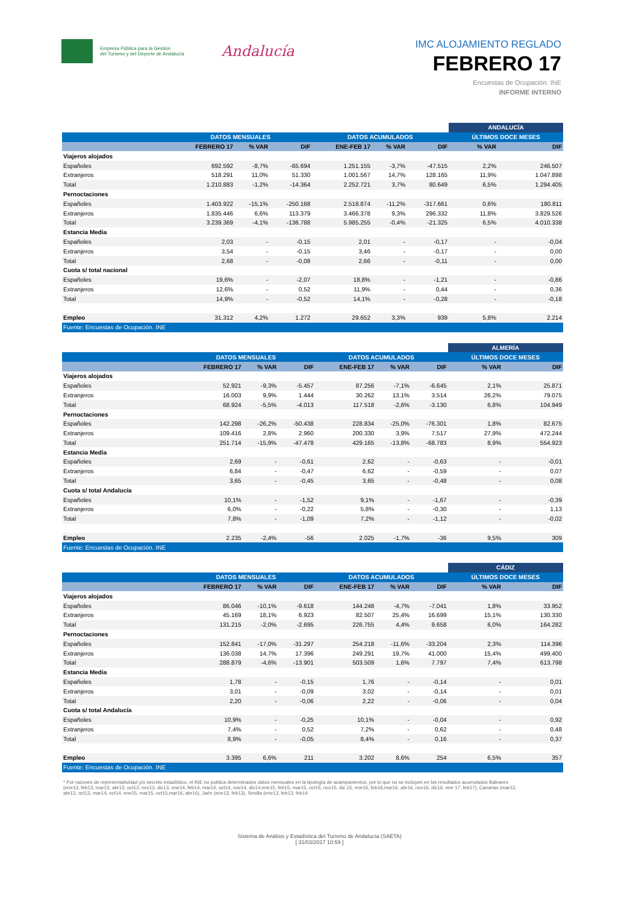Empresa Pública para la Gestión
del Turismo y del Deporte de Andalucía
Andalucía
IMC ALOJAMIENTO REGLADO
FEBRERO 17
Encuestas de Ocupación. INE
INFORME INTERNO
| | | | | | | | ANDALUCÍA | |
| --- | --- | --- | --- | --- | --- | --- | --- | --- |
| | DATOS MENSUALES | | | DATOS ACUMULADOS | | | ÚLTIMOS DOCE MESES | |
| | FEBRERO 17 | % VAR | DIF | ENE-FEB 17 | % VAR | DIF | % VAR | DIF |
| Viajeros alojados | | | | | | | | |
| Españoles | 692.592 | -8,7% | -65.694 | 1.251.155 | -3,7% | -47.515 | 2,2% | 246.507 |
| Extranjeros | 518.291 | 11,0% | 51.330 | 1.001.567 | 14,7% | 128.165 | 11,9% | 1.047.898 |
| Total | 1.210.883 | -1,2% | -14.364 | 2.252.721 | 3,7% | 80.649 | 6,5% | 1.294.405 |
| Pernoctaciones | | | | | | | | |
| Españoles | 1.403.922 | -15,1% | -250.168 | 2.518.874 | -11,2% | -317.661 | 0,6% | 180.811 |
| Extranjeros | 1.835.446 | 6,6% | 113.379 | 3.466.378 | 9,3% | 296.332 | 11,8% | 3.829.526 |
| Total | 3.239.369 | -4,1% | -136.788 | 5.985.255 | -0,4% | -21.325 | 6,5% | 4.010.338 |
| Estancia Media | | | | | | | | |
| Españoles | 2,03 | - | -0,15 | 2,01 | - | -0,17 | - | -0,04 |
| Extranjeros | 3,54 | - | -0,15 | 3,46 | - | -0,17 | - | 0,00 |
| Total | 2,68 | - | -0,08 | 2,66 | - | -0,11 | - | 0,00 |
| Cuota s/ total nacional | | | | | | | | |
| Españoles | 19,6% | - | -2,07 | 18,8% | - | -1,21 | - | -0,86 |
| Extranjeros | 12,6% | - | 0,52 | 11,9% | - | 0,44 | - | 0,36 |
| Total | 14,9% | - | -0,52 | 14,1% | - | -0,28 | - | -0,18 |
| Empleo | 31.312 | 4,2% | 1.272 | 29.652 | 3,3% | 939 | 5,8% | 2.214 |
| Fuente: Encuestas de Ocupación. INE | | | | | | | | |
| | | | | | | | ALMERÍA | |
| --- | --- | --- | --- | --- | --- | --- | --- | --- |
| | DATOS MENSUALES | | | DATOS ACUMULADOS | | | ÚLTIMOS DOCE MESES | |
| | FEBRERO 17 | % VAR | DIF | ENE-FEB 17 | % VAR | DIF | % VAR | DIF |
| Viajeros alojados | | | | | | | | |
| Españoles | 52.921 | -9,3% | -5.457 | 87.256 | -7,1% | -6.645 | 2,1% | 25.871 |
| Extranjeros | 16.003 | 9,9% | 1.444 | 30.262 | 13,1% | 3.514 | 26,2% | 79.075 |
| Total | 68.924 | -5,5% | -4.013 | 117.518 | -2,6% | -3.130 | 6,8% | 104.949 |
| Pernoctaciones | | | | | | | | |
| Españoles | 142.298 | -26,2% | -50.438 | 228.834 | -25,0% | -76.301 | 1,8% | 82.675 |
| Extranjeros | 109.416 | 2,8% | 2.960 | 200.330 | 3,9% | 7.517 | 27,9% | 472.244 |
| Total | 251.714 | -15,9% | -47.478 | 429.165 | -13,8% | -68.783 | 8,9% | 554.923 |
| Estancia Media | | | | | | | | |
| Españoles | 2,69 | - | -0,61 | 2,62 | - | -0,63 | - | -0,01 |
| Extranjeros | 6,84 | - | -0,47 | 6,62 | - | -0,59 | - | 0,07 |
| Total | 3,65 | - | -0,45 | 3,65 | - | -0,48 | - | 0,08 |
| Cuota s/ total Andalucía | | | | | | | | |
| Españoles | 10,1% | - | -1,52 | 9,1% | - | -1,67 | - | -0,39 |
| Extranjeros | 6,0% | - | -0,22 | 5,8% | - | -0,30 | - | 1,13 |
| Total | 7,8% | - | -1,09 | 7,2% | - | -1,12 | - | -0,02 |
| Empleo | 2.235 | -2,4% | -56 | 2.025 | -1,7% | -36 | 9,5% | 309 |
| Fuente: Encuestas de Ocupación. INE | | | | | | | | |
| | | | | | | | CÁDIZ | |
| --- | --- | --- | --- | --- | --- | --- | --- | --- |
| | DATOS MENSUALES | | | DATOS ACUMULADOS | | | ÚLTIMOS DOCE MESES | |
| | FEBRERO 17 | % VAR | DIF | ENE-FEB 17 | % VAR | DIF | % VAR | DIF |
| Viajeros alojados | | | | | | | | |
| Españoles | 86.046 | -10,1% | -9.618 | 144.248 | -4,7% | -7.041 | 1,8% | 33.952 |
| Extranjeros | 45.169 | 18,1% | 6.923 | 82.507 | 25,4% | 16.699 | 15,1% | 130.330 |
| Total | 131.215 | -2,0% | -2.695 | 226.755 | 4,4% | 9.658 | 6,0% | 164.282 |
| Pernoctaciones | | | | | | | | |
| Españoles | 152.841 | -17,0% | -31.297 | 254.218 | -11,6% | -33.204 | 2,3% | 114.396 |
| Extranjeros | 136.038 | 14,7% | 17.396 | 249.291 | 19,7% | 41.000 | 15,4% | 499.400 |
| Total | 288.879 | -4,6% | -13.901 | 503.509 | 1,6% | 7.797 | 7,4% | 613.798 |
| Estancia Media | | | | | | | | |
| Españoles | 1,78 | - | -0,15 | 1,76 | - | -0,14 | - | 0,01 |
| Extranjeros | 3,01 | - | -0,09 | 3,02 | - | -0,14 | - | 0,01 |
| Total | 2,20 | - | -0,06 | 2,22 | - | -0,06 | - | 0,04 |
| Cuota s/ total Andalucía | | | | | | | | |
| Españoles | 10,9% | - | -0,25 | 10,1% | - | -0,04 | - | 0,92 |
| Extranjeros | 7,4% | - | 0,52 | 7,2% | - | 0,62 | - | 0,48 |
| Total | 8,9% | - | -0,05 | 8,4% | - | 0,16 | - | 0,37 |
| Empleo | 3.395 | 6,6% | 211 | 3.202 | 8,6% | 254 | 6,5% | 357 |
| Fuente: Encuestas de Ocupación. INE | | | | | | | | |
* Por razones de representatividad y/o secreto estadístico, el INE no publica determinados datos mensuales en la tipología de acampamentos, por lo que no se incluyen en los resultados acumulados Baleares (ene13, feb13, mar13, abr13, oct13, nov13, dic13, ene14, feb14, mar14, oct14, nov14, dic14,ene15, feb15, mar15, oct15, nov15, dic.15, ene16, feb16,mar16, abr16, nov16, dic16, ene 17, feb17), Canarias (mar13, abr13, oct13, mar14, oct14, ene15, mar15, oct15,mar16, abr16), Jaén (ene13, feb13), Sevilla (ene13, feb13, feb14
Sistema de Análisis y Estadística del Turismo de Andalucía (SAETA)
[ 31/03/2017 10:59 ]